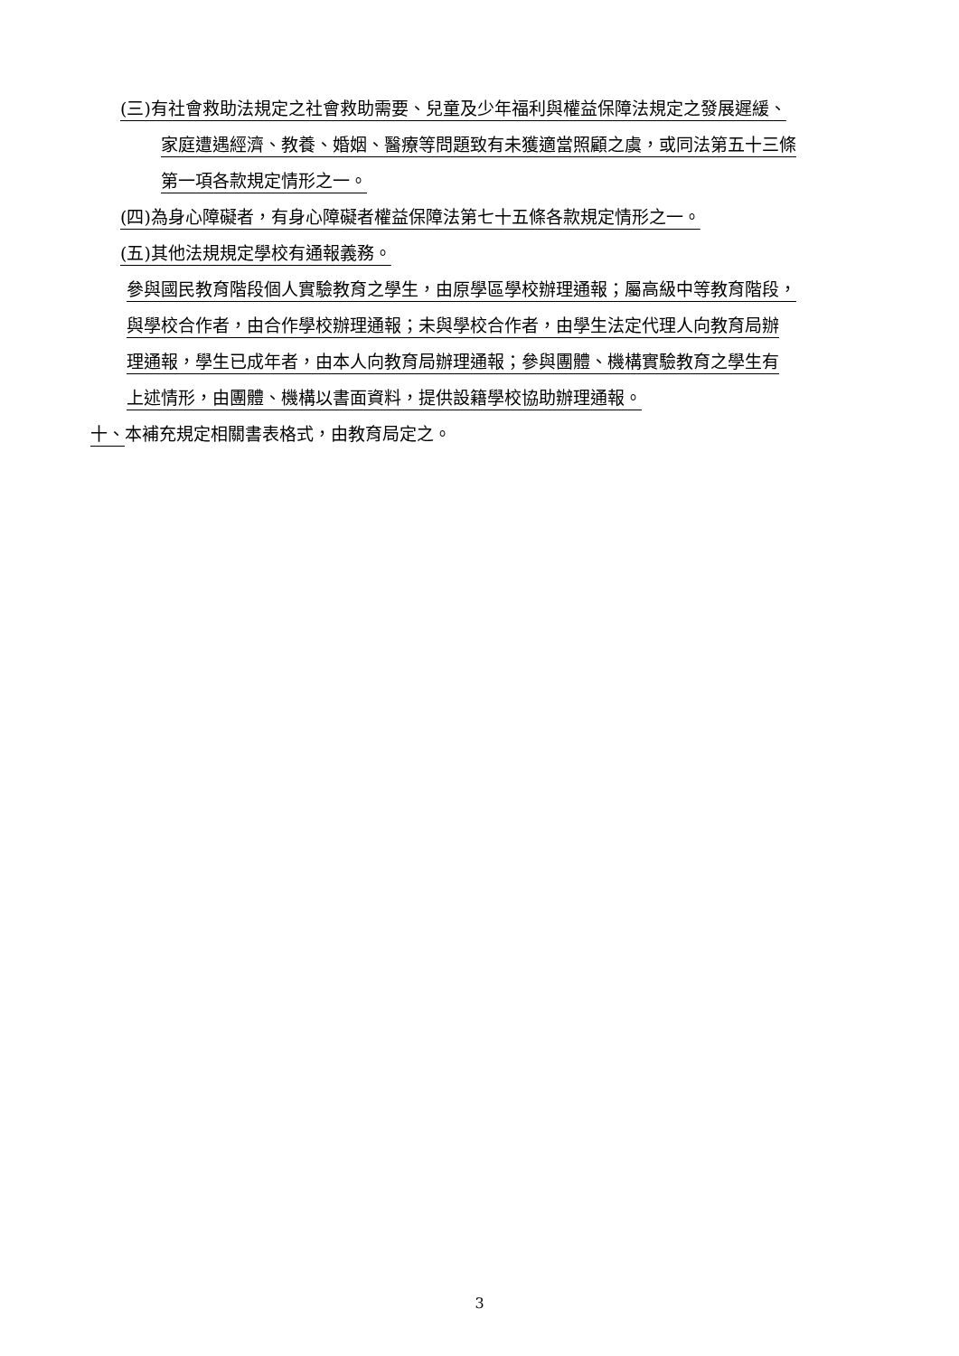(三)有社會救助法規定之社會救助需要、兒童及少年福利與權益保障法規定之發展遲緩、
家庭遭遇經濟、教養、婚姻、醫療等問題致有未獲適當照顧之虞，或同法第五十三條
第一項各款規定情形之一。
(四)為身心障礙者，有身心障礙者權益保障法第七十五條各款規定情形之一。
(五)其他法規規定學校有通報義務。
參與國民教育階段個人實驗教育之學生，由原學區學校辦理通報；屬高級中等教育階段，
與學校合作者，由合作學校辦理通報；未與學校合作者，由學生法定代理人向教育局辦
理通報，學生已成年者，由本人向教育局辦理通報；參與團體、機構實驗教育之學生有
上述情形，由團體、機構以書面資料，提供設籍學校協助辦理通報。
十、本補充規定相關書表格式，由教育局定之。
3